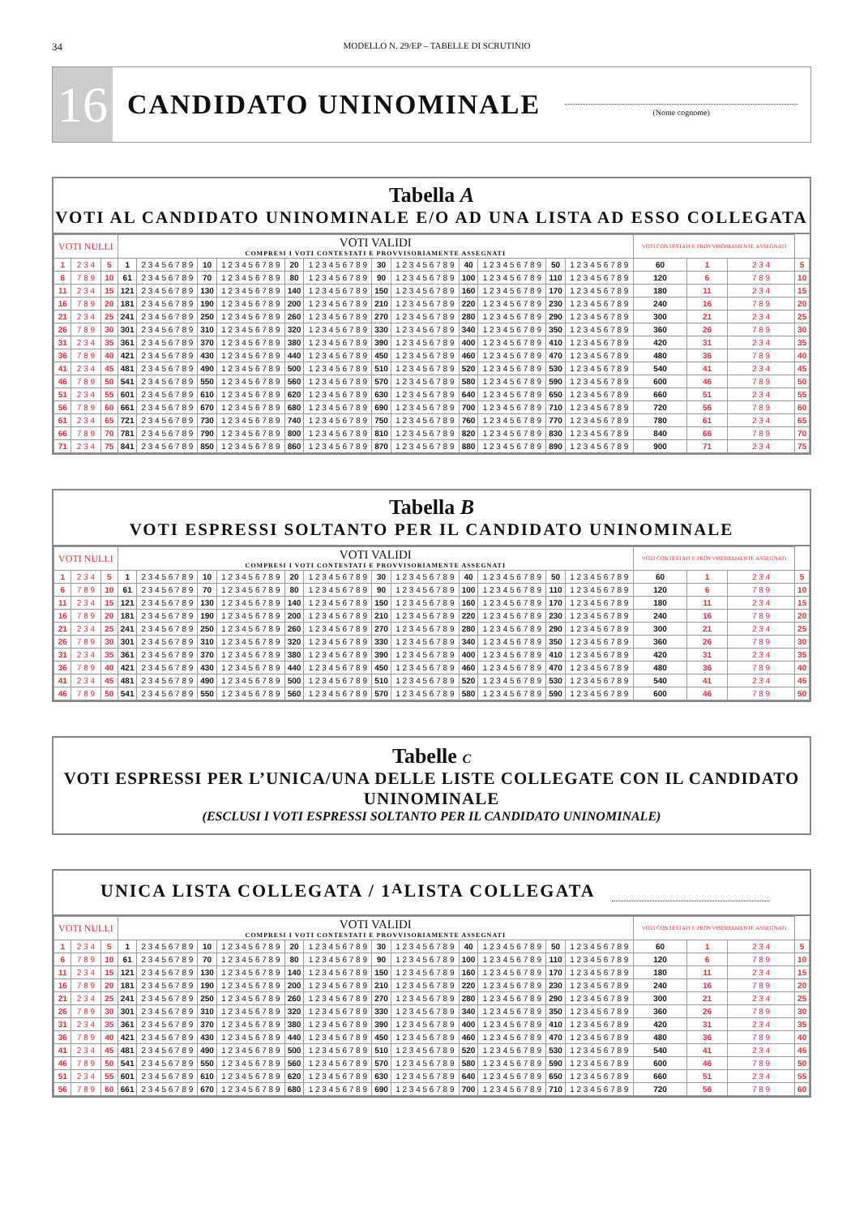34 MODELLO N. 29/EP – TABELLE DI SCRUTINIO
16
CANDIDATO UNINOMINALE
(Nome cognome)
Tabella A
VOTI AL CANDIDATO UNINOMINALE E/O AD UNA LISTA AD ESSO COLLEGATA
| VOTI NULLI | | | VOTI VALIDI COMPRESI I VOTI CONTESTATI E PROVVISORIAMENTE ASSEGNATI | | | | | | | | | | | | VOTI CONTESTATI E PROVVISORIAMENTE ASSEGNATI | | | |
| --- | --- | --- | --- | --- | --- | --- | --- | --- | --- | --- | --- | --- | --- | --- | --- | --- | --- | --- |
| 1 | 2 3 4 | 5 | 1 | 2 3 4 5 6 7 8 9 | 10 | 1 2 3 4 5 6 7 8 9 | 20 | 1 2 3 4 5 6 7 8 9 | 30 | 1 2 3 4 5 6 7 8 9 | 40 | 1 2 3 4 5 6 7 8 9 | 50 | 1 2 3 4 5 6 7 8 9 | 60 | 1 | 2 3 4 | 5 |
| 6 | 7 8 9 | 10 | 61 | 2 3 4 5 6 7 8 9 | 70 | 1 2 3 4 5 6 7 8 9 | 80 | 1 2 3 4 5 6 7 8 9 | 90 | 1 2 3 4 5 6 7 8 9 | 100 | 1 2 3 4 5 6 7 8 9 | 110 | 1 2 3 4 5 6 7 8 9 | 120 | 6 | 7 8 9 | 10 |
| 11 | 2 3 4 | 15 | 121 | 2 3 4 5 6 7 8 9 | 130 | 1 2 3 4 5 6 7 8 9 | 140 | 1 2 3 4 5 6 7 8 9 | 150 | 1 2 3 4 5 6 7 8 9 | 160 | 1 2 3 4 5 6 7 8 9 | 170 | 1 2 3 4 5 6 7 8 9 | 180 | 11 | 2 3 4 | 15 |
| 16 | 7 8 9 | 20 | 181 | 2 3 4 5 6 7 8 9 | 190 | 1 2 3 4 5 6 7 8 9 | 200 | 1 2 3 4 5 6 7 8 9 | 210 | 1 2 3 4 5 6 7 8 9 | 220 | 1 2 3 4 5 6 7 8 9 | 230 | 1 2 3 4 5 6 7 8 9 | 240 | 16 | 7 8 9 | 20 |
| 21 | 2 3 4 | 25 | 241 | 2 3 4 5 6 7 8 9 | 250 | 1 2 3 4 5 6 7 8 9 | 260 | 1 2 3 4 5 6 7 8 9 | 270 | 1 2 3 4 5 6 7 8 9 | 280 | 1 2 3 4 5 6 7 8 9 | 290 | 1 2 3 4 5 6 7 8 9 | 300 | 21 | 2 3 4 | 25 |
| 26 | 7 8 9 | 30 | 301 | 2 3 4 5 6 7 8 9 | 310 | 1 2 3 4 5 6 7 8 9 | 320 | 1 2 3 4 5 6 7 8 9 | 330 | 1 2 3 4 5 6 7 8 9 | 340 | 1 2 3 4 5 6 7 8 9 | 350 | 1 2 3 4 5 6 7 8 9 | 360 | 26 | 7 8 9 | 30 |
| 31 | 2 3 4 | 35 | 361 | 2 3 4 5 6 7 8 9 | 370 | 1 2 3 4 5 6 7 8 9 | 380 | 1 2 3 4 5 6 7 8 9 | 390 | 1 2 3 4 5 6 7 8 9 | 400 | 1 2 3 4 5 6 7 8 9 | 410 | 1 2 3 4 5 6 7 8 9 | 420 | 31 | 2 3 4 | 35 |
| 36 | 7 8 9 | 40 | 421 | 2 3 4 5 6 7 8 9 | 430 | 1 2 3 4 5 6 7 8 9 | 440 | 1 2 3 4 5 6 7 8 9 | 450 | 1 2 3 4 5 6 7 8 9 | 460 | 1 2 3 4 5 6 7 8 9 | 470 | 1 2 3 4 5 6 7 8 9 | 480 | 36 | 7 8 9 | 40 |
| 41 | 2 3 4 | 45 | 481 | 2 3 4 5 6 7 8 9 | 490 | 1 2 3 4 5 6 7 8 9 | 500 | 1 2 3 4 5 6 7 8 9 | 510 | 1 2 3 4 5 6 7 8 9 | 520 | 1 2 3 4 5 6 7 8 9 | 530 | 1 2 3 4 5 6 7 8 9 | 540 | 41 | 2 3 4 | 45 |
| 46 | 7 8 9 | 50 | 541 | 2 3 4 5 6 7 8 9 | 550 | 1 2 3 4 5 6 7 8 9 | 560 | 1 2 3 4 5 6 7 8 9 | 570 | 1 2 3 4 5 6 7 8 9 | 580 | 1 2 3 4 5 6 7 8 9 | 590 | 1 2 3 4 5 6 7 8 9 | 600 | 46 | 7 8 9 | 50 |
| 51 | 2 3 4 | 55 | 601 | 2 3 4 5 6 7 8 9 | 610 | 1 2 3 4 5 6 7 8 9 | 620 | 1 2 3 4 5 6 7 8 9 | 630 | 1 2 3 4 5 6 7 8 9 | 640 | 1 2 3 4 5 6 7 8 9 | 650 | 1 2 3 4 5 6 7 8 9 | 660 | 51 | 2 3 4 | 55 |
| 56 | 7 8 9 | 60 | 661 | 2 3 4 5 6 7 8 9 | 670 | 1 2 3 4 5 6 7 8 9 | 680 | 1 2 3 4 5 6 7 8 9 | 690 | 1 2 3 4 5 6 7 8 9 | 700 | 1 2 3 4 5 6 7 8 9 | 710 | 1 2 3 4 5 6 7 8 9 | 720 | 56 | 7 8 9 | 60 |
| 61 | 2 3 4 | 65 | 721 | 2 3 4 5 6 7 8 9 | 730 | 1 2 3 4 5 6 7 8 9 | 740 | 1 2 3 4 5 6 7 8 9 | 750 | 1 2 3 4 5 6 7 8 9 | 760 | 1 2 3 4 5 6 7 8 9 | 770 | 1 2 3 4 5 6 7 8 9 | 780 | 61 | 2 3 4 | 65 |
| 66 | 7 8 9 | 70 | 781 | 2 3 4 5 6 7 8 9 | 790 | 1 2 3 4 5 6 7 8 9 | 800 | 1 2 3 4 5 6 7 8 9 | 810 | 1 2 3 4 5 6 7 8 9 | 820 | 1 2 3 4 5 6 7 8 9 | 830 | 1 2 3 4 5 6 7 8 9 | 840 | 66 | 7 8 9 | 70 |
| 71 | 2 3 4 | 75 | 841 | 2 3 4 5 6 7 8 9 | 850 | 1 2 3 4 5 6 7 8 9 | 860 | 1 2 3 4 5 6 7 8 9 | 870 | 1 2 3 4 5 6 7 8 9 | 880 | 1 2 3 4 5 6 7 8 9 | 890 | 1 2 3 4 5 6 7 8 9 | 900 | 71 | 2 3 4 | 75 |
Tabella B
VOTI ESPRESSI SOLTANTO PER IL CANDIDATO UNINOMINALE
| VOTI NULLI | | | VOTI VALIDI COMPRESI I VOTI CONTESTATI E PROVVISORIAMENTE ASSEGNATI | | | | | | | | | | | | VOTI CONTESTATI E PROVVISORIAMENTE ASSEGNATI | | | |
| --- | --- | --- | --- | --- | --- | --- | --- | --- | --- | --- | --- | --- | --- | --- | --- | --- | --- | --- |
| 1 | 2 3 4 | 5 | 1 | 2 3 4 5 6 7 8 9 | 10 | 1 2 3 4 5 6 7 8 9 | 20 | 1 2 3 4 5 6 7 8 9 | 30 | 1 2 3 4 5 6 7 8 9 | 40 | 1 2 3 4 5 6 7 8 9 | 50 | 1 2 3 4 5 6 7 8 9 | 60 | 1 | 2 3 4 | 5 |
| 6 | 7 8 9 | 10 | 61 | 2 3 4 5 6 7 8 9 | 70 | 1 2 3 4 5 6 7 8 9 | 80 | 1 2 3 4 5 6 7 8 9 | 90 | 1 2 3 4 5 6 7 8 9 | 100 | 1 2 3 4 5 6 7 8 9 | 110 | 1 2 3 4 5 6 7 8 9 | 120 | 6 | 7 8 9 | 10 |
| 11 | 2 3 4 | 15 | 121 | 2 3 4 5 6 7 8 9 | 130 | 1 2 3 4 5 6 7 8 9 | 140 | 1 2 3 4 5 6 7 8 9 | 150 | 1 2 3 4 5 6 7 8 9 | 160 | 1 2 3 4 5 6 7 8 9 | 170 | 1 2 3 4 5 6 7 8 9 | 180 | 11 | 2 3 4 | 15 |
| 16 | 7 8 9 | 20 | 181 | 2 3 4 5 6 7 8 9 | 190 | 1 2 3 4 5 6 7 8 9 | 200 | 1 2 3 4 5 6 7 8 9 | 210 | 1 2 3 4 5 6 7 8 9 | 220 | 1 2 3 4 5 6 7 8 9 | 230 | 1 2 3 4 5 6 7 8 9 | 240 | 16 | 7 8 9 | 20 |
| 21 | 2 3 4 | 25 | 241 | 2 3 4 5 6 7 8 9 | 250 | 1 2 3 4 5 6 7 8 9 | 260 | 1 2 3 4 5 6 7 8 9 | 270 | 1 2 3 4 5 6 7 8 9 | 280 | 1 2 3 4 5 6 7 8 9 | 290 | 1 2 3 4 5 6 7 8 9 | 300 | 21 | 2 3 4 | 25 |
| 26 | 7 8 9 | 30 | 301 | 2 3 4 5 6 7 8 9 | 310 | 1 2 3 4 5 6 7 8 9 | 320 | 1 2 3 4 5 6 7 8 9 | 330 | 1 2 3 4 5 6 7 8 9 | 340 | 1 2 3 4 5 6 7 8 9 | 350 | 1 2 3 4 5 6 7 8 9 | 360 | 26 | 7 8 9 | 30 |
| 31 | 2 3 4 | 35 | 361 | 2 3 4 5 6 7 8 9 | 370 | 1 2 3 4 5 6 7 8 9 | 380 | 1 2 3 4 5 6 7 8 9 | 390 | 1 2 3 4 5 6 7 8 9 | 400 | 1 2 3 4 5 6 7 8 9 | 410 | 1 2 3 4 5 6 7 8 9 | 420 | 31 | 2 3 4 | 35 |
| 36 | 7 8 9 | 40 | 421 | 2 3 4 5 6 7 8 9 | 430 | 1 2 3 4 5 6 7 8 9 | 440 | 1 2 3 4 5 6 7 8 9 | 450 | 1 2 3 4 5 6 7 8 9 | 460 | 1 2 3 4 5 6 7 8 9 | 470 | 1 2 3 4 5 6 7 8 9 | 480 | 36 | 7 8 9 | 40 |
| 41 | 2 3 4 | 45 | 481 | 2 3 4 5 6 7 8 9 | 490 | 1 2 3 4 5 6 7 8 9 | 500 | 1 2 3 4 5 6 7 8 9 | 510 | 1 2 3 4 5 6 7 8 9 | 520 | 1 2 3 4 5 6 7 8 9 | 530 | 1 2 3 4 5 6 7 8 9 | 540 | 41 | 2 3 4 | 45 |
| 46 | 7 8 9 | 50 | 541 | 2 3 4 5 6 7 8 9 | 550 | 1 2 3 4 5 6 7 8 9 | 560 | 1 2 3 4 5 6 7 8 9 | 570 | 1 2 3 4 5 6 7 8 9 | 580 | 1 2 3 4 5 6 7 8 9 | 590 | 1 2 3 4 5 6 7 8 9 | 600 | 46 | 7 8 9 | 50 |
Tabelle C
VOTI ESPRESSI PER L’UNICA/UNA DELLE LISTE COLLEGATE CON IL CANDIDATO UNINOMINALE
(ESCLUSI I VOTI ESPRESSI SOLTANTO PER IL CANDIDATO UNINOMINALE)
UNICA LISTA COLLEGATA / 1<sup>A</sup> LISTA COLLEGATA
| VOTI NULLI | | | VOTI VALIDI COMPRESI I VOTI CONTESTATI E PROVVISORIAMENTE ASSEGNATI | | | | | | | | | | | | VOTI CONTESTATI E PROVVISORIAMENTE ASSEGNATI | | | |
| --- | --- | --- | --- | --- | --- | --- | --- | --- | --- | --- | --- | --- | --- | --- | --- | --- | --- | --- |
| 1 | 2 3 4 | 5 | 1 | 2 3 4 5 6 7 8 9 | 10 | 1 2 3 4 5 6 7 8 9 | 20 | 1 2 3 4 5 6 7 8 9 | 30 | 1 2 3 4 5 6 7 8 9 | 40 | 1 2 3 4 5 6 7 8 9 | 50 | 1 2 3 4 5 6 7 8 9 | 60 | 1 | 2 3 4 | 5 |
| 6 | 7 8 9 | 10 | 61 | 2 3 4 5 6 7 8 9 | 70 | 1 2 3 4 5 6 7 8 9 | 80 | 1 2 3 4 5 6 7 8 9 | 90 | 1 2 3 4 5 6 7 8 9 | 100 | 1 2 3 4 5 6 7 8 9 | 110 | 1 2 3 4 5 6 7 8 9 | 120 | 6 | 7 8 9 | 10 |
| 11 | 2 3 4 | 15 | 121 | 2 3 4 5 6 7 8 9 | 130 | 1 2 3 4 5 6 7 8 9 | 140 | 1 2 3 4 5 6 7 8 9 | 150 | 1 2 3 4 5 6 7 8 9 | 160 | 1 2 3 4 5 6 7 8 9 | 170 | 1 2 3 4 5 6 7 8 9 | 180 | 11 | 2 3 4 | 15 |
| 16 | 7 8 9 | 20 | 181 | 2 3 4 5 6 7 8 9 | 190 | 1 2 3 4 5 6 7 8 9 | 200 | 1 2 3 4 5 6 7 8 9 | 210 | 1 2 3 4 5 6 7 8 9 | 220 | 1 2 3 4 5 6 7 8 9 | 230 | 1 2 3 4 5 6 7 8 9 | 240 | 16 | 7 8 9 | 20 |
| 21 | 2 3 4 | 25 | 241 | 2 3 4 5 6 7 8 9 | 250 | 1 2 3 4 5 6 7 8 9 | 260 | 1 2 3 4 5 6 7 8 9 | 270 | 1 2 3 4 5 6 7 8 9 | 280 | 1 2 3 4 5 6 7 8 9 | 290 | 1 2 3 4 5 6 7 8 9 | 300 | 21 | 2 3 4 | 25 |
| 26 | 7 8 9 | 30 | 301 | 2 3 4 5 6 7 8 9 | 310 | 1 2 3 4 5 6 7 8 9 | 320 | 1 2 3 4 5 6 7 8 9 | 330 | 1 2 3 4 5 6 7 8 9 | 340 | 1 2 3 4 5 6 7 8 9 | 350 | 1 2 3 4 5 6 7 8 9 | 360 | 26 | 7 8 9 | 30 |
| 31 | 2 3 4 | 35 | 361 | 2 3 4 5 6 7 8 9 | 370 | 1 2 3 4 5 6 7 8 9 | 380 | 1 2 3 4 5 6 7 8 9 | 390 | 1 2 3 4 5 6 7 8 9 | 400 | 1 2 3 4 5 6 7 8 9 | 410 | 1 2 3 4 5 6 7 8 9 | 420 | 31 | 2 3 4 | 35 |
| 36 | 7 8 9 | 40 | 421 | 2 3 4 5 6 7 8 9 | 430 | 1 2 3 4 5 6 7 8 9 | 440 | 1 2 3 4 5 6 7 8 9 | 450 | 1 2 3 4 5 6 7 8 9 | 460 | 1 2 3 4 5 6 7 8 9 | 470 | 1 2 3 4 5 6 7 8 9 | 480 | 36 | 7 8 9 | 40 |
| 41 | 2 3 4 | 45 | 481 | 2 3 4 5 6 7 8 9 | 490 | 1 2 3 4 5 6 7 8 9 | 500 | 1 2 3 4 5 6 7 8 9 | 510 | 1 2 3 4 5 6 7 8 9 | 520 | 1 2 3 4 5 6 7 8 9 | 530 | 1 2 3 4 5 6 7 8 9 | 540 | 41 | 2 3 4 | 45 |
| 46 | 7 8 9 | 50 | 541 | 2 3 4 5 6 7 8 9 | 550 | 1 2 3 4 5 6 7 8 9 | 560 | 1 2 3 4 5 6 7 8 9 | 570 | 1 2 3 4 5 6 7 8 9 | 580 | 1 2 3 4 5 6 7 8 9 | 590 | 1 2 3 4 5 6 7 8 9 | 600 | 46 | 7 8 9 | 50 |
| 51 | 2 3 4 | 55 | 601 | 2 3 4 5 6 7 8 9 | 610 | 1 2 3 4 5 6 7 8 9 | 620 | 1 2 3 4 5 6 7 8 9 | 630 | 1 2 3 4 5 6 7 8 9 | 640 | 1 2 3 4 5 6 7 8 9 | 650 | 1 2 3 4 5 6 7 8 9 | 660 | 51 | 2 3 4 | 55 |
| 56 | 7 8 9 | 60 | 661 | 2 3 4 5 6 7 8 9 | 670 | 1 2 3 4 5 6 7 8 9 | 680 | 1 2 3 4 5 6 7 8 9 | 690 | 1 2 3 4 5 6 7 8 9 | 700 | 1 2 3 4 5 6 7 8 9 | 710 | 1 2 3 4 5 6 7 8 9 | 720 | 56 | 7 8 9 | 60 |